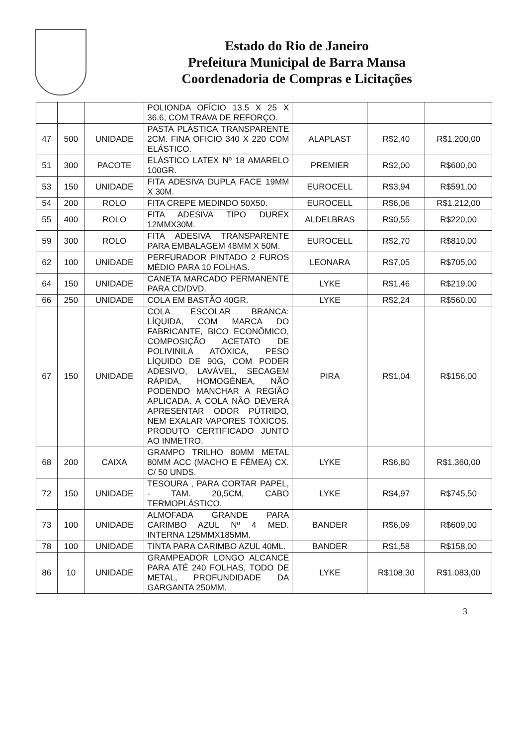Estado do Rio de Janeiro
Prefeitura Municipal de Barra Mansa
Coordenadoria de Compras e Licitações
| | | | POLIONDA OFÍCIO 13.5 X 25 X 36.6, COM TRAVA DE REFORÇO. | | | |
| 47 | 500 | UNIDADE | PASTA PLÁSTICA TRANSPARENTE 2CM. FINA OFICIO 340 X 220 COM ELÁSTICO. | ALAPLAST | R$2,40 | R$1.200,00 |
| 51 | 300 | PACOTE | ELÁSTICO LATEX Nº 18 AMARELO 100GR. | PREMIER | R$2,00 | R$600,00 |
| 53 | 150 | UNIDADE | FITA ADESIVA DUPLA FACE 19MM X 30M. | EUROCELL | R$3,94 | R$591,00 |
| 54 | 200 | ROLO | FITA CREPE MEDINDO 50X50. | EUROCELL | R$6,06 | R$1.212,00 |
| 55 | 400 | ROLO | FITA ADESIVA TIPO DUREX 12MMX30M. | ALDELBRAS | R$0,55 | R$220,00 |
| 59 | 300 | ROLO | FITA ADESIVA TRANSPARENTE PARA EMBALAGEM 48MM X 50M. | EUROCELL | R$2,70 | R$810,00 |
| 62 | 100 | UNIDADE | PERFURADOR PINTADO 2 FUROS MÉDIO PARA 10 FOLHAS. | LEONARA | R$7,05 | R$705,00 |
| 64 | 150 | UNIDADE | CANETA MARCADO PERMANENTE PARA CD/DVD. | LYKE | R$1,46 | R$219,00 |
| 66 | 250 | UNIDADE | COLA EM BASTÃO 40GR. | LYKE | R$2,24 | R$560,00 |
| 67 | 150 | UNIDADE | COLA ESCOLAR BRANCA: LÍQUIDA, COM MARCA DO FABRICANTE, BICO ECONÔMICO, COMPOSIÇÃO ACETATO DE POLIVINILA ATÓXICA, PESO LÍQUIDO DE 90G, COM PODER ADESIVO, LAVÁVEL, SECAGEM RÁPIDA, HOMOGÊNEA, NÃO PODENDO MANCHAR A REGIÃO APLICADA. A COLA NÃO DEVERÁ APRESENTAR ODOR PÚTRIDO, NEM EXALAR VAPORES TÓXICOS. PRODUTO CERTIFICADO JUNTO AO INMETRO. | PIRA | R$1,04 | R$156,00 |
| 68 | 200 | CAIXA | GRAMPO TRILHO 80MM METAL 80MM ACC (MACHO E FÊMEA) CX. C/ 50 UNDS. | LYKE | R$6,80 | R$1.360,00 |
| 72 | 150 | UNIDADE | TESOURA , PARA CORTAR PAPEL, - TAM. 20,5CM, CABO TERMOPLÁSTICO. | LYKE | R$4,97 | R$745,50 |
| 73 | 100 | UNIDADE | ALMOFADA GRANDE PARA CARIMBO AZUL Nº 4 MED. INTERNA 125MMX185MM. | BANDER | R$6,09 | R$609,00 |
| 78 | 100 | UNIDADE | TINTA PARA CARIMBO AZUL 40ML. | BANDER | R$1,58 | R$158,00 |
| 86 | 10 | UNIDADE | GRAMPEADOR LONGO ALCANCE PARA ATÉ 240 FOLHAS, TODO DE METAL, PROFUNDIDADE DA GARGANTA 250MM. | LYKE | R$108,30 | R$1.083,00 |
3